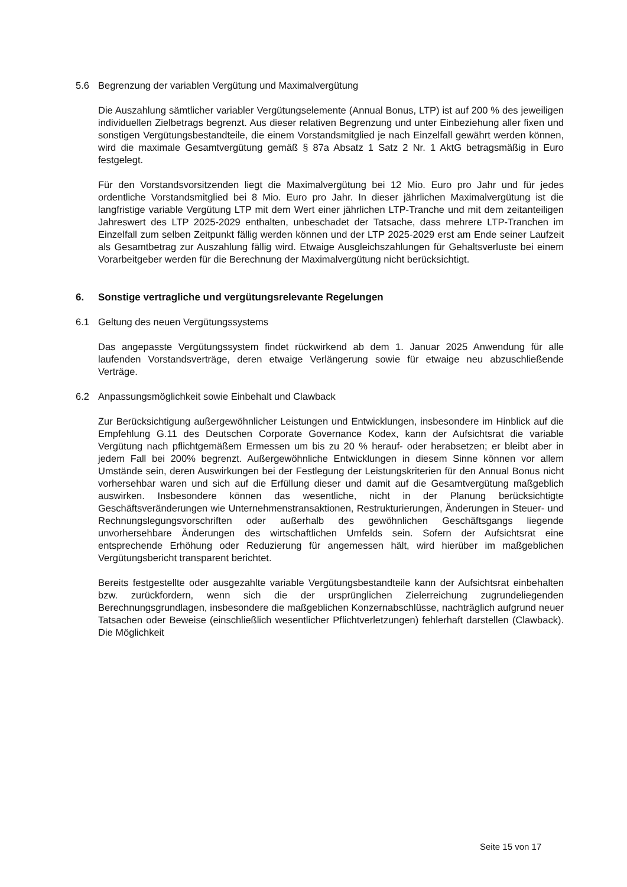5.6 Begrenzung der variablen Vergütung und Maximalvergütung
Die Auszahlung sämtlicher variabler Vergütungselemente (Annual Bonus, LTP) ist auf 200 % des jeweiligen individuellen Zielbetrags begrenzt. Aus dieser relativen Begrenzung und unter Einbeziehung aller fixen und sonstigen Vergütungsbestandteile, die einem Vorstandsmitglied je nach Einzelfall gewährt werden können, wird die maximale Gesamtvergütung gemäß § 87a Absatz 1 Satz 2 Nr. 1 AktG betragsmäßig in Euro festgelegt.
Für den Vorstandsvorsitzenden liegt die Maximalvergütung bei 12 Mio. Euro pro Jahr und für jedes ordentliche Vorstandsmitglied bei 8 Mio. Euro pro Jahr. In dieser jährlichen Maximalvergütung ist die langfristige variable Vergütung LTP mit dem Wert einer jährlichen LTP-Tranche und mit dem zeitanteiligen Jahreswert des LTP 2025-2029 enthalten, unbeschadet der Tatsache, dass mehrere LTP-Tranchen im Einzelfall zum selben Zeitpunkt fällig werden können und der LTP 2025-2029 erst am Ende seiner Laufzeit als Gesamtbetrag zur Auszahlung fällig wird. Etwaige Ausgleichszahlungen für Gehaltsverluste bei einem Vorarbeitgeber werden für die Berechnung der Maximalvergütung nicht berücksichtigt.
6. Sonstige vertragliche und vergütungsrelevante Regelungen
6.1 Geltung des neuen Vergütungssystems
Das angepasste Vergütungssystem findet rückwirkend ab dem 1. Januar 2025 Anwendung für alle laufenden Vorstandsverträge, deren etwaige Verlängerung sowie für etwaige neu abzuschließende Verträge.
6.2 Anpassungsmöglichkeit sowie Einbehalt und Clawback
Zur Berücksichtigung außergewöhnlicher Leistungen und Entwicklungen, insbesondere im Hinblick auf die Empfehlung G.11 des Deutschen Corporate Governance Kodex, kann der Aufsichtsrat die variable Vergütung nach pflichtgemäßem Ermessen um bis zu 20 % herauf- oder herabsetzen; er bleibt aber in jedem Fall bei 200% begrenzt. Außergewöhnliche Entwicklungen in diesem Sinne können vor allem Umstände sein, deren Auswirkungen bei der Festlegung der Leistungskriterien für den Annual Bonus nicht vorhersehbar waren und sich auf die Erfüllung dieser und damit auf die Gesamtvergütung maßgeblich auswirken. Insbesondere können das wesentliche, nicht in der Planung berücksichtigte Geschäftsveränderungen wie Unternehmenstransaktionen, Restrukturierungen, Änderungen in Steuer- und Rechnungslegungsvorschriften oder außerhalb des gewöhnlichen Geschäftsgangs liegende unvorhersehbare Änderungen des wirtschaftlichen Umfelds sein. Sofern der Aufsichtsrat eine entsprechende Erhöhung oder Reduzierung für angemessen hält, wird hierüber im maßgeblichen Vergütungsbericht transparent berichtet.
Bereits festgestellte oder ausgezahlte variable Vergütungsbestandteile kann der Aufsichtsrat einbehalten bzw. zurückfordern, wenn sich die der ursprünglichen Zielerreichung zugrundeliegenden Berechnungsgrundlagen, insbesondere die maßgeblichen Konzernabschlüsse, nachträglich aufgrund neuer Tatsachen oder Beweise (einschließlich wesentlicher Pflichtverletzungen) fehlerhaft darstellen (Clawback). Die Möglichkeit
Seite 15 von 17